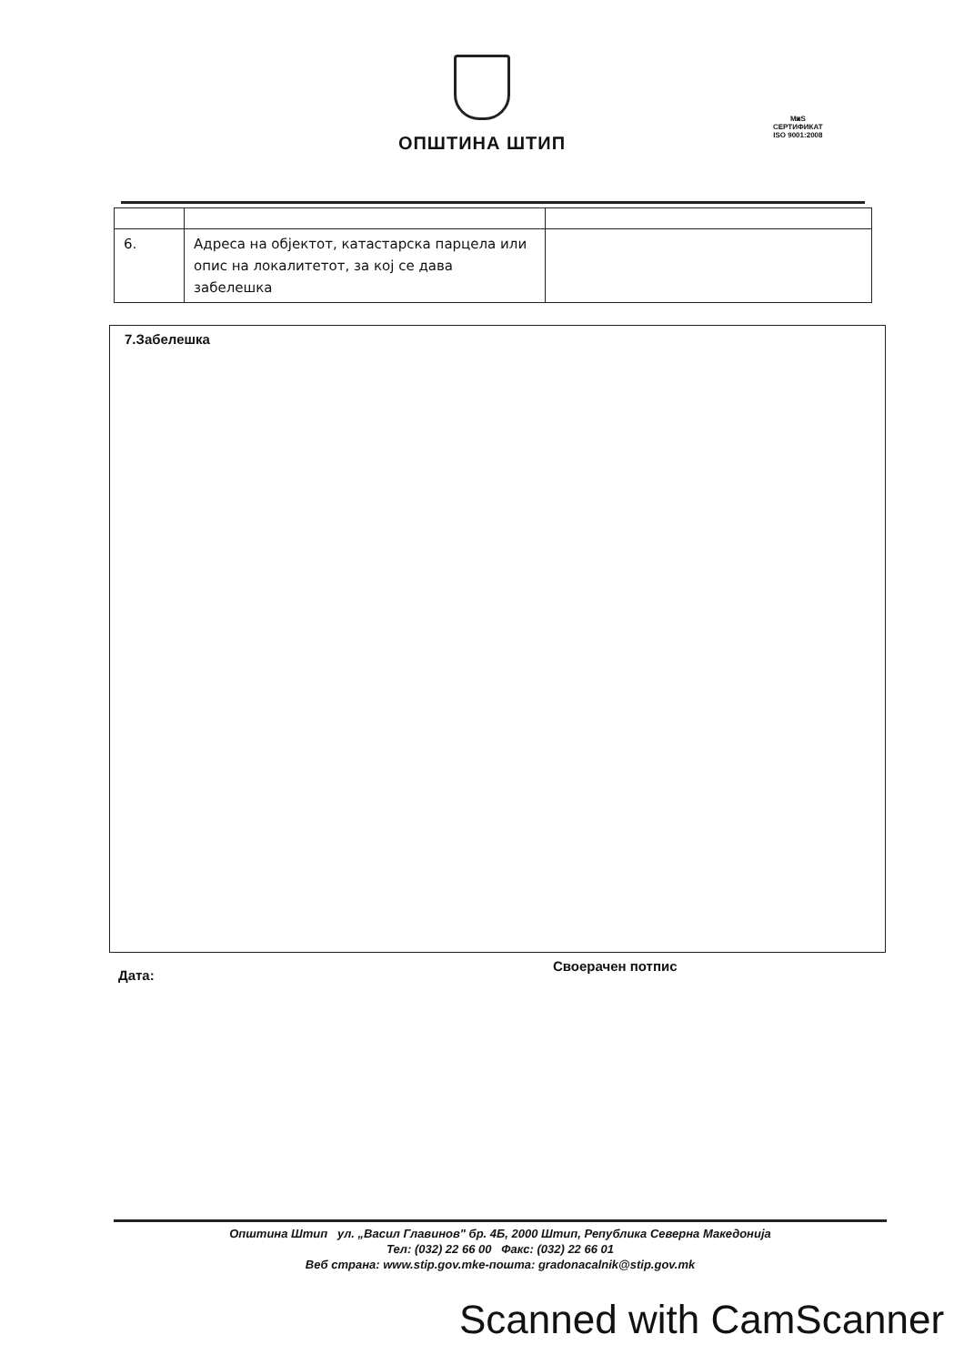ОПШТИНА ШТИП
M◙S
СЕРТИФИКАТ
ISO 9001:2008
| 6. | Адреса на објектот, катастарска парцела или опис на локалитетот, за кој се дава забелешка | |
7.Забелешка
Дата:
Своерачен потпис
Општина Штип ул. „Васил Главинов" бр. 4Б, 2000 Штип, Република Северна Македонија
Тел: (032) 22 66 00 Факс: (032) 22 66 01
Веб страна: www.stip.gov.mke-пошта: gradonacalnik@stip.gov.mk
Scanned with CamScanner